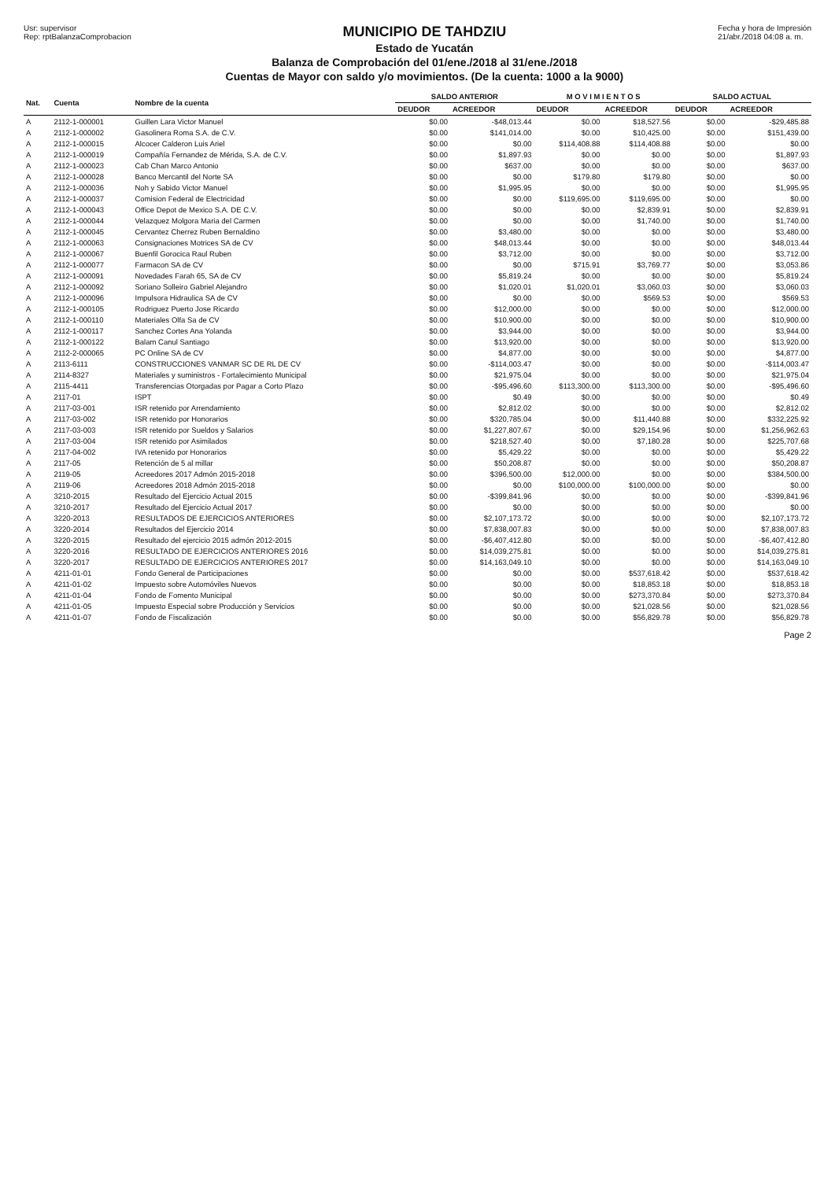Usr: supervisor
Rep: rptBalanzaComprobacion
MUNICIPIO DE TAHDZIU
Estado de Yucatán
Balanza de Comprobación del 01/ene./2018 al 31/ene./2018
Cuentas de Mayor con saldo y/o movimientos. (De la cuenta: 1000 a la 9000)
Fecha y hora de Impresión
21/abr./2018 04:08 a. m.
| Nat. | Cuenta | Nombre de la cuenta | SALDO ANTERIOR | | M O V I M I E N T O S | | SALDO ACTUAL | |
| --- | --- | --- | --- | --- | --- | --- | --- | --- |
| | | | DEUDOR | ACREEDOR | DEUDOR | ACREEDOR | DEUDOR | ACREEDOR |
| A | 2112-1-000001 | Guillen Lara Victor Manuel | $0.00 | -$48,013.44 | $0.00 | $18,527.56 | $0.00 | -$29,485.88 |
| A | 2112-1-000002 | Gasolinera Roma S.A. de C.V. | $0.00 | $141,014.00 | $0.00 | $10,425.00 | $0.00 | $151,439.00 |
| A | 2112-1-000015 | Alcocer Calderon Luis Ariel | $0.00 | $0.00 | $114,408.88 | $114,408.88 | $0.00 | $0.00 |
| A | 2112-1-000019 | Compañía Fernandez de Mérida, S.A. de C.V. | $0.00 | $1,897.93 | $0.00 | $0.00 | $0.00 | $1,897.93 |
| A | 2112-1-000023 | Cab Chan Marco Antonio | $0.00 | $637.00 | $0.00 | $0.00 | $0.00 | $637.00 |
| A | 2112-1-000028 | Banco Mercantil del Norte SA | $0.00 | $0.00 | $179.80 | $179.80 | $0.00 | $0.00 |
| A | 2112-1-000036 | Noh y Sabido Victor Manuel | $0.00 | $1,995.95 | $0.00 | $0.00 | $0.00 | $1,995.95 |
| A | 2112-1-000037 | Comision Federal de Electricidad | $0.00 | $0.00 | $119,695.00 | $119,695.00 | $0.00 | $0.00 |
| A | 2112-1-000043 | Office Depot de Mexico S.A. DE C.V. | $0.00 | $0.00 | $0.00 | $2,839.91 | $0.00 | $2,839.91 |
| A | 2112-1-000044 | Velazquez Molgora Maria del Carmen | $0.00 | $0.00 | $0.00 | $1,740.00 | $0.00 | $1,740.00 |
| A | 2112-1-000045 | Cervantez Cherrez Ruben Bernaldino | $0.00 | $3,480.00 | $0.00 | $0.00 | $0.00 | $3,480.00 |
| A | 2112-1-000063 | Consignaciones Motrices SA de CV | $0.00 | $48,013.44 | $0.00 | $0.00 | $0.00 | $48,013.44 |
| A | 2112-1-000067 | Buenfil Gorocica Raul Ruben | $0.00 | $3,712.00 | $0.00 | $0.00 | $0.00 | $3,712.00 |
| A | 2112-1-000077 | Farmacon SA de CV | $0.00 | $0.00 | $715.91 | $3,769.77 | $0.00 | $3,053.86 |
| A | 2112-1-000091 | Novedades Farah 65, SA de CV | $0.00 | $5,819.24 | $0.00 | $0.00 | $0.00 | $5,819.24 |
| A | 2112-1-000092 | Soriano Solleiro Gabriel Alejandro | $0.00 | $1,020.01 | $1,020.01 | $3,060.03 | $0.00 | $3,060.03 |
| A | 2112-1-000096 | Impulsora Hidraulica SA de CV | $0.00 | $0.00 | $0.00 | $569.53 | $0.00 | $569.53 |
| A | 2112-1-000105 | Rodriguez Puerto Jose Ricardo | $0.00 | $12,000.00 | $0.00 | $0.00 | $0.00 | $12,000.00 |
| A | 2112-1-000110 | Materiales Olfa Sa de CV | $0.00 | $10,900.00 | $0.00 | $0.00 | $0.00 | $10,900.00 |
| A | 2112-1-000117 | Sanchez Cortes Ana Yolanda | $0.00 | $3,944.00 | $0.00 | $0.00 | $0.00 | $3,944.00 |
| A | 2112-1-000122 | Balam Canul Santiago | $0.00 | $13,920.00 | $0.00 | $0.00 | $0.00 | $13,920.00 |
| A | 2112-2-000065 | PC Online SA de CV | $0.00 | $4,877.00 | $0.00 | $0.00 | $0.00 | $4,877.00 |
| A | 2113-6111 | CONSTRUCCIONES VANMAR SC DE RL DE CV | $0.00 | -$114,003.47 | $0.00 | $0.00 | $0.00 | -$114,003.47 |
| A | 2114-8327 | Materiales y suministros - Fortalecimiento Municipal | $0.00 | $21,975.04 | $0.00 | $0.00 | $0.00 | $21,975.04 |
| A | 2115-4411 | Transferencias Otorgadas por Pagar a Corto Plazo | $0.00 | -$95,496.60 | $113,300.00 | $113,300.00 | $0.00 | -$95,496.60 |
| A | 2117-01 | ISPT | $0.00 | $0.49 | $0.00 | $0.00 | $0.00 | $0.49 |
| A | 2117-03-001 | ISR retenido por Arrendamiento | $0.00 | $2,812.02 | $0.00 | $0.00 | $0.00 | $2,812.02 |
| A | 2117-03-002 | ISR retenido por Honorarios | $0.00 | $320,785.04 | $0.00 | $11,440.88 | $0.00 | $332,225.92 |
| A | 2117-03-003 | ISR retenido por Sueldos y Salarios | $0.00 | $1,227,807.67 | $0.00 | $29,154.96 | $0.00 | $1,256,962.63 |
| A | 2117-03-004 | ISR retenido por Asimilados | $0.00 | $218,527.40 | $0.00 | $7,180.28 | $0.00 | $225,707.68 |
| A | 2117-04-002 | IVA retenido por Honorarios | $0.00 | $5,429.22 | $0.00 | $0.00 | $0.00 | $5,429.22 |
| A | 2117-05 | Retención de 5 al millar | $0.00 | $50,208.87 | $0.00 | $0.00 | $0.00 | $50,208.87 |
| A | 2119-05 | Acreedores 2017 Admón 2015-2018 | $0.00 | $396,500.00 | $12,000.00 | $0.00 | $0.00 | $384,500.00 |
| A | 2119-06 | Acreedores 2018 Admón 2015-2018 | $0.00 | $0.00 | $100,000.00 | $100,000.00 | $0.00 | $0.00 |
| A | 3210-2015 | Resultado del Ejercicio Actual 2015 | $0.00 | -$399,841.96 | $0.00 | $0.00 | $0.00 | -$399,841.96 |
| A | 3210-2017 | Resultado del Ejercicio Actual 2017 | $0.00 | $0.00 | $0.00 | $0.00 | $0.00 | $0.00 |
| A | 3220-2013 | RESULTADOS DE EJERCICIOS ANTERIORES | $0.00 | $2,107,173.72 | $0.00 | $0.00 | $0.00 | $2,107,173.72 |
| A | 3220-2014 | Resultados del Ejercicio 2014 | $0.00 | $7,838,007.83 | $0.00 | $0.00 | $0.00 | $7,838,007.83 |
| A | 3220-2015 | Resultado del ejercicio 2015 admón 2012-2015 | $0.00 | -$6,407,412.80 | $0.00 | $0.00 | $0.00 | -$6,407,412.80 |
| A | 3220-2016 | RESULTADO DE EJERCICIOS ANTERIORES 2016 | $0.00 | $14,039,275.81 | $0.00 | $0.00 | $0.00 | $14,039,275.81 |
| A | 3220-2017 | RESULTADO DE EJERCICIOS ANTERIORES 2017 | $0.00 | $14,163,049.10 | $0.00 | $0.00 | $0.00 | $14,163,049.10 |
| A | 4211-01-01 | Fondo General de Participaciones | $0.00 | $0.00 | $0.00 | $537,618.42 | $0.00 | $537,618.42 |
| A | 4211-01-02 | Impuesto sobre Automóviles Nuevos | $0.00 | $0.00 | $0.00 | $18,853.18 | $0.00 | $18,853.18 |
| A | 4211-01-04 | Fondo de Fomento Municipal | $0.00 | $0.00 | $0.00 | $273,370.84 | $0.00 | $273,370.84 |
| A | 4211-01-05 | Impuesto Especial sobre Producción y Servicios | $0.00 | $0.00 | $0.00 | $21,028.56 | $0.00 | $21,028.56 |
| A | 4211-01-07 | Fondo de Fiscalización | $0.00 | $0.00 | $0.00 | $56,829.78 | $0.00 | $56,829.78 |
Page 2